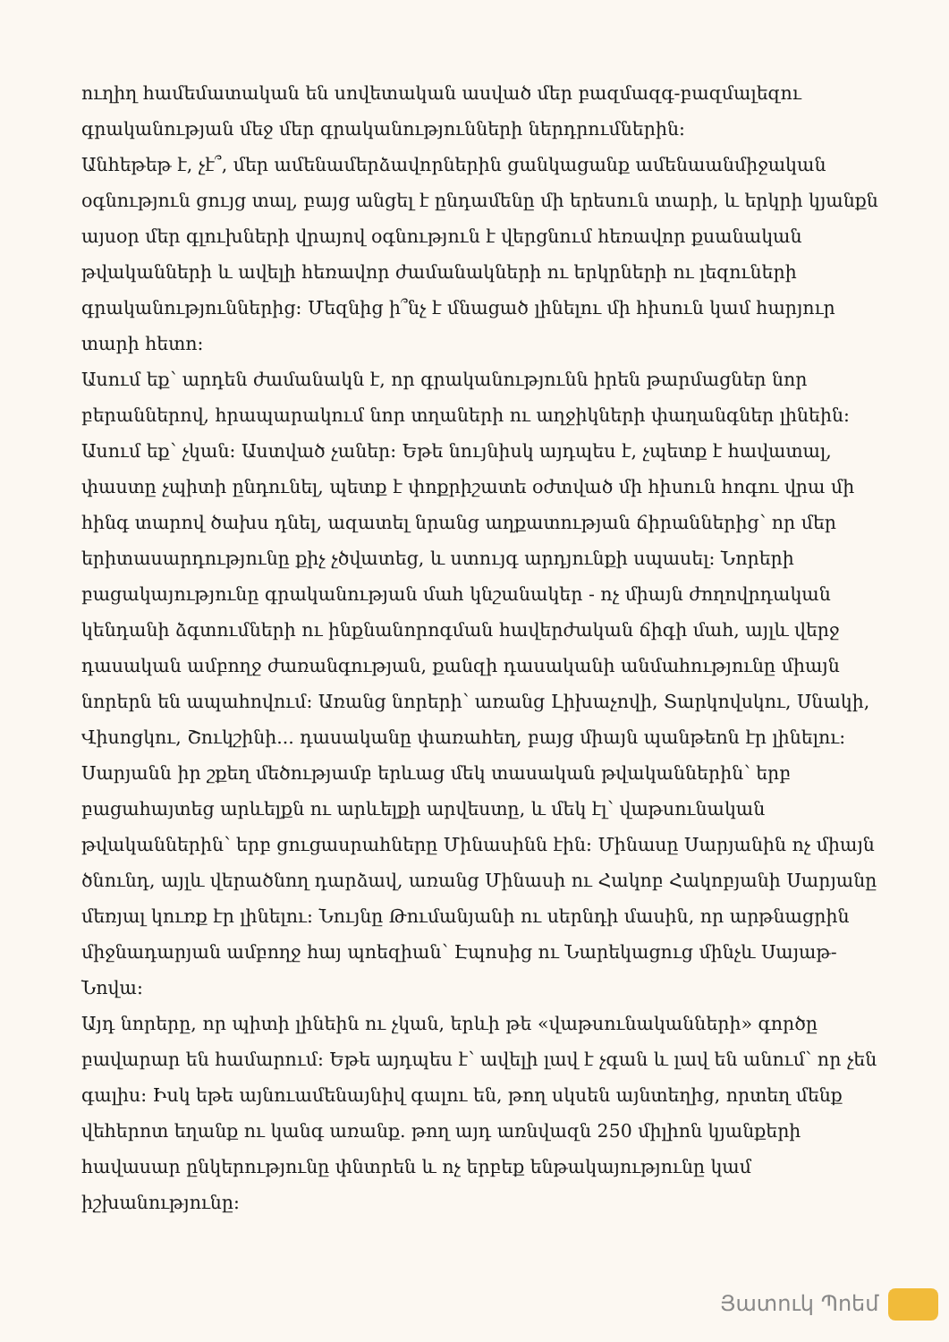ուղիղ համեմատական են սովետական ասված մեր բազմազգ-բազմալեզու գրականության մեջ մեր գրականությունների ներդրումներին:
Անհեթեթ է, չէ՞, մեր ամենամերձավորներին ցանկացանք ամենաանմիջական օգնություն ցույց տալ, բայց անցել է ընդամենը մի երեսուն տարի, և երկրի կյանքն այսօր մեր գլուխների վրայով օգնություն է վերցնում հեռավոր քսանական թվականների և ավելի հեռավոր ժամանակների ու երկրների ու լեզուների գրականություններից: Մեզնից ի՞նչ է մնացած լինելու մի հիսուն կամ հարյուր տարի հետո:
Ասում եք՝ արդեն ժամանակն է, որ գրականությունն իրեն թարմացներ նոր բերաններով, հրապարակում նոր տղաների ու աղջիկների փաղանգներ լինեին: Ասում եք՝ չկան: Աստված չաներ: Եթե նույնիսկ այդպես է, չպետք է հավատալ, փաստը չպիտի ընդունել, պետք է փոքրիշատե օժտված մի հիսուն հոգու վրա մի հինգ տարով ծախս դնել, ազատել նրանց աղքատության ճիրաններից՝ որ մեր երիտասարդությունը քիչ չծվատեց, և ստույգ արդյունքի սպասել: Նորերի բացակայությունը գրականության մահ կնշանակեր - ոչ միայն ժողովրդական կենդանի ձգտումների ու ինքնանորոգման հավերժական ճիգի մահ, այլև վերջ դասական ամբողջ ժառանգության, քանզի դասականի անմահությունը միայն նորերն են ապահովում: Առանց նորերի՝ առանց Լիխաչովի, Տարկովսկու, Սնակի, Վիսոցկու, Շուկշինի... դասականը փառահեղ, բայց միայն պանթեոն էր լինելու: Սարյանն իր շքեղ մեծությամբ երևաց մեկ տասական թվականներին՝ երբ բացահայտեց արևելքն ու արևելքի արվեստը, և մեկ էլ՝ վաթսունական թվականներին՝ երբ ցուցասրահները Մինասինն էին: Մինասը Սարյանին ոչ միայն ծնունդ, այլև վերածնող դարձավ, առանց Մինասի ու Հակոբ Հակոբյանի Սարյանը մեռյալ կուռք էր լինելու: Նույնը Թումանյանի ու սերնդի մասին, որ արթնացրին միջնադարյան ամբողջ հայ պոեզիան՝ Էպոսից ու Նարեկացուց մինչև Սայաթ-Նովա:
Այդ նորերը, որ պիտի լինեին ու չկան, երևի թե «վաթսունականների» գործը բավարար են համարում: Եթե այդպես է՝ ավելի լավ է չգան և լավ են անում՝ որ չեն գալիս: Իսկ եթե այնուամենայնիվ գալու են, թող սկսեն այնտեղից, որտեղ մենք վեհերոտ եղանք ու կանգ առանք. թող այդ առնվազն 250 միլիոն կյանքերի հավասար ընկերությունը փնտրեն և ոչ երբեք ենթակայությունը կամ իշխանությունը:
Յատուկ Պոեմ